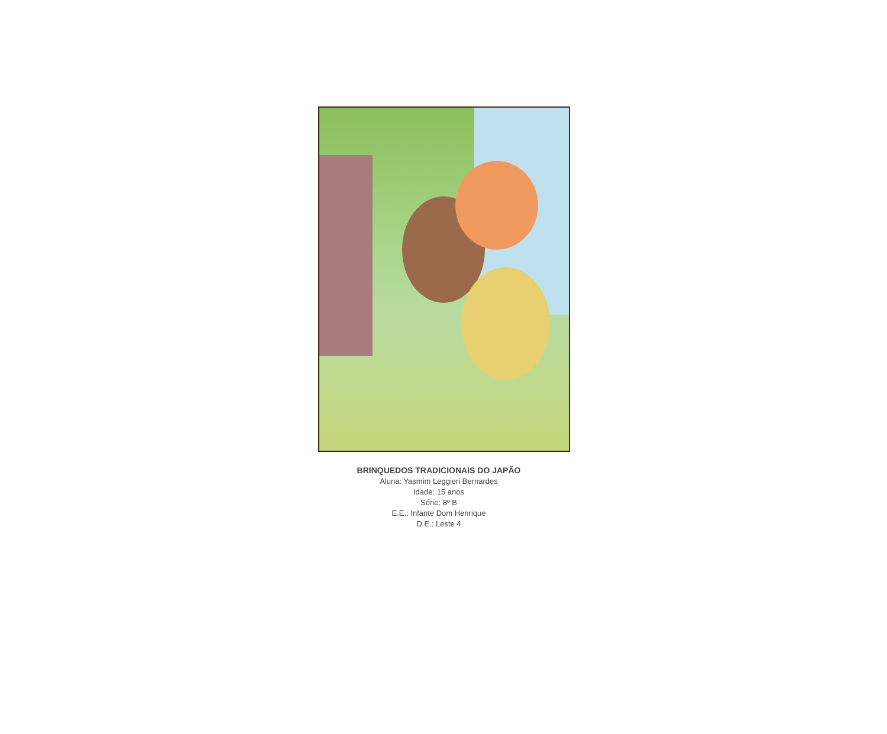BRINQUEDOS TRADICIONAIS DO JAPÃO
Aluna: Yasmim Leggieri Bernardes
Idade: 15 anos
Série: 8º B
E.E.: Infante Dom Henrique
D.E.: Leste 4